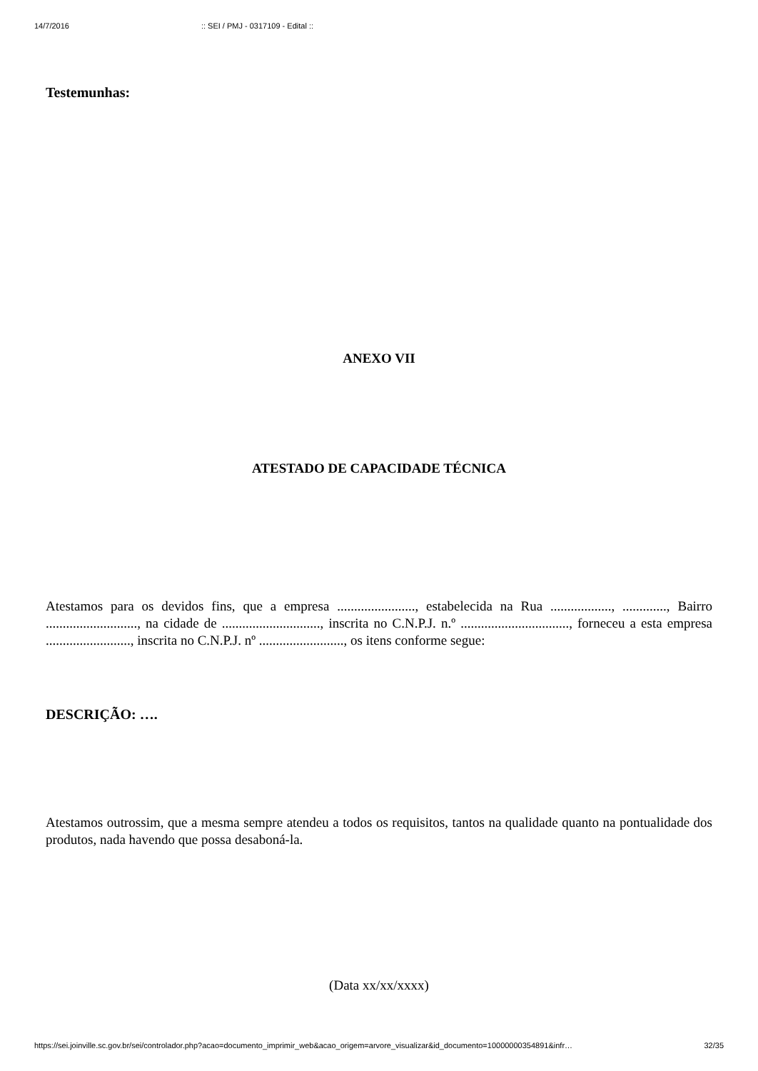14/7/2016:: SEI / PMJ - 0317109 - Edital ::
Testemunhas:
ANEXO VII
ATESTADO DE CAPACIDADE TÉCNICA
Atestamos para os devidos fins, que a empresa ......................., estabelecida na Rua .................., ............., Bairro ..........................., na cidade de ............................., inscrita no C.N.P.J. n.º ................................, forneceu a esta empresa ........................., inscrita no C.N.P.J. nº ........................., os itens conforme segue:
DESCRIÇÃO: ….
Atestamos outrossim, que a mesma sempre atendeu a todos os requisitos, tantos na qualidade quanto na pontualidade dos produtos, nada havendo que possa desaboná-la.
(Data xx/xx/xxxx)
https://sei.joinville.sc.gov.br/sei/controlador.php?acao=documento_imprimir_web&acao_origem=arvore_visualizar&id_documento=10000000354891&infr… 32/35